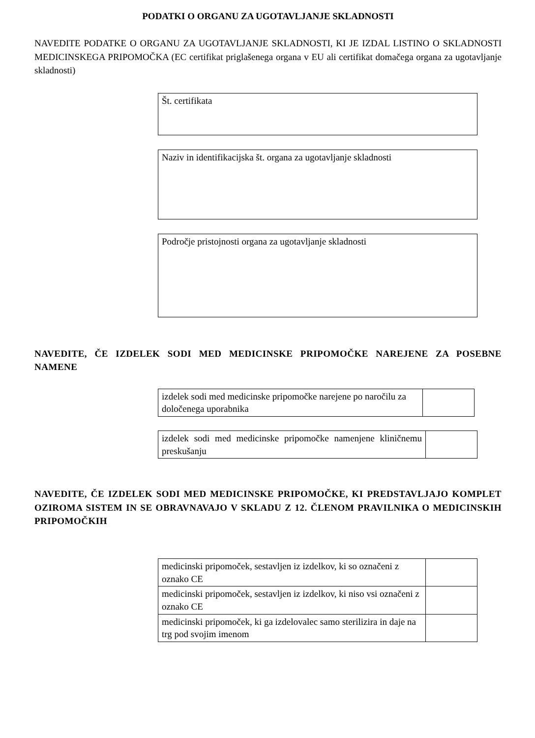PODATKI O ORGANU ZA UGOTAVLJANJE SKLADNOSTI
NAVEDITE PODATKE O ORGANU ZA UGOTAVLJANJE SKLADNOSTI, KI JE IZDAL LISTINO O SKLADNOSTI MEDICINSKEGA PRIPOMOČKA (EC certifikat priglašenega organa v EU ali certifikat domačega organa za ugotavljanje skladnosti)
Št. certifikata
Naziv in identifikacijska št. organa za ugotavljanje skladnosti
Področje pristojnosti organa za ugotavljanje skladnosti
NAVEDITE, ČE IZDELEK SODI MED MEDICINSKE PRIPOMOČKE NAREJENE ZA POSEBNE NAMENE
| izdelek sodi med medicinske pripomočke narejene po naročilu za določenega uporabnika | |
| izdelek sodi med medicinske pripomočke namenjene kliničnemu preskušanju | |
NAVEDITE, ČE IZDELEK SODI MED MEDICINSKE PRIPOMOČKE, KI PREDSTAVLJAJO KOMPLET OZIROMA SISTEM IN SE OBRAVNAVAJO V SKLADU Z 12. ČLENOM PRAVILNIKA O MEDICINSKIH PRIPOMOČKIH
| medicinski pripomoček, sestavljen iz izdelkov, ki so označeni z oznako CE | |
| medicinski pripomoček, sestavljen iz izdelkov, ki niso vsi označeni z oznako CE | |
| medicinski pripomoček, ki ga izdelovalec samo sterilizira in daje na trg pod svojim imenom | |